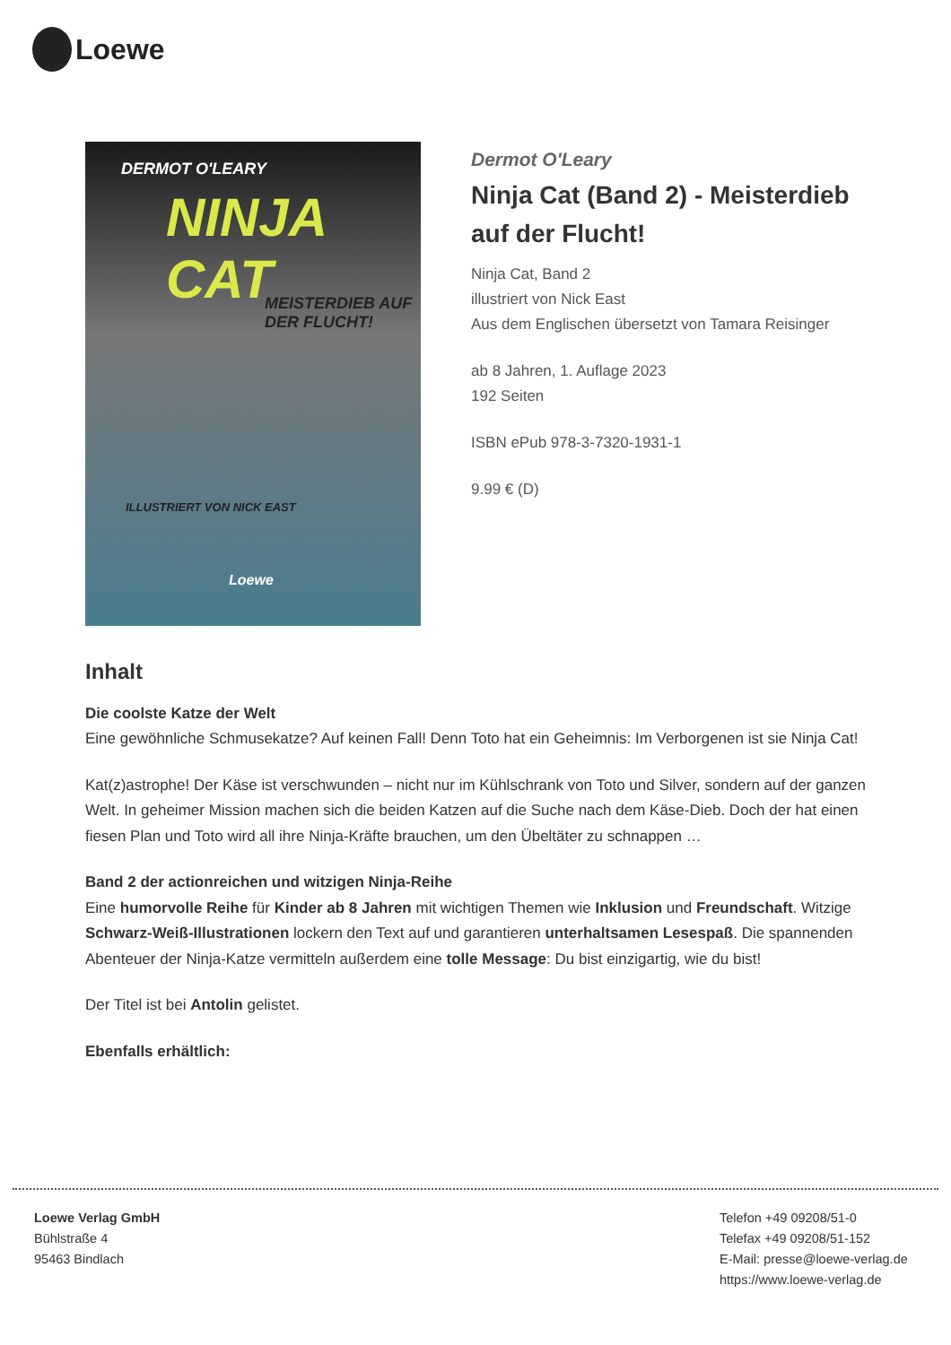Loewe
DERMOT O'LEARY
NINJA CAT
MEISTERDIEB AUF DER FLUCHT!
ILLUSTRIERT VON NICK EAST
Loewe
Dermot O'Leary
Ninja Cat (Band 2) - Meisterdieb auf der Flucht!
Ninja Cat, Band 2
illustriert von Nick East
Aus dem Englischen übersetzt von Tamara Reisinger
ab 8 Jahren, 1. Auflage 2023
192 Seiten
ISBN ePub 978-3-7320-1931-1
9.99 € (D)
Inhalt
Die coolste Katze der Welt
Eine gewöhnliche Schmusekatze? Auf keinen Fall! Denn Toto hat ein Geheimnis: Im Verborgenen ist sie Ninja Cat!
Kat(z)astrophe! Der Käse ist verschwunden – nicht nur im Kühlschrank von Toto und Silver, sondern auf der ganzen Welt. In geheimer Mission machen sich die beiden Katzen auf die Suche nach dem Käse-Dieb. Doch der hat einen fiesen Plan und Toto wird all ihre Ninja-Kräfte brauchen, um den Übeltäter zu schnappen …
Band 2 der actionreichen und witzigen Ninja-Reihe
Eine humorvolle Reihe für Kinder ab 8 Jahren mit wichtigen Themen wie Inklusion und Freundschaft. Witzige Schwarz-Weiß-Illustrationen lockern den Text auf und garantieren unterhaltsamen Lesespaß. Die spannenden Abenteuer der Ninja-Katze vermitteln außerdem eine tolle Message: Du bist einzigartig, wie du bist!
Der Titel ist bei Antolin gelistet.
Ebenfalls erhältlich:
Loewe Verlag GmbH
Bühlstraße 4
95463 Bindlach
Telefon +49 09208/51-0
Telefax +49 09208/51-152
E-Mail: presse@loewe-verlag.de
https://www.loewe-verlag.de